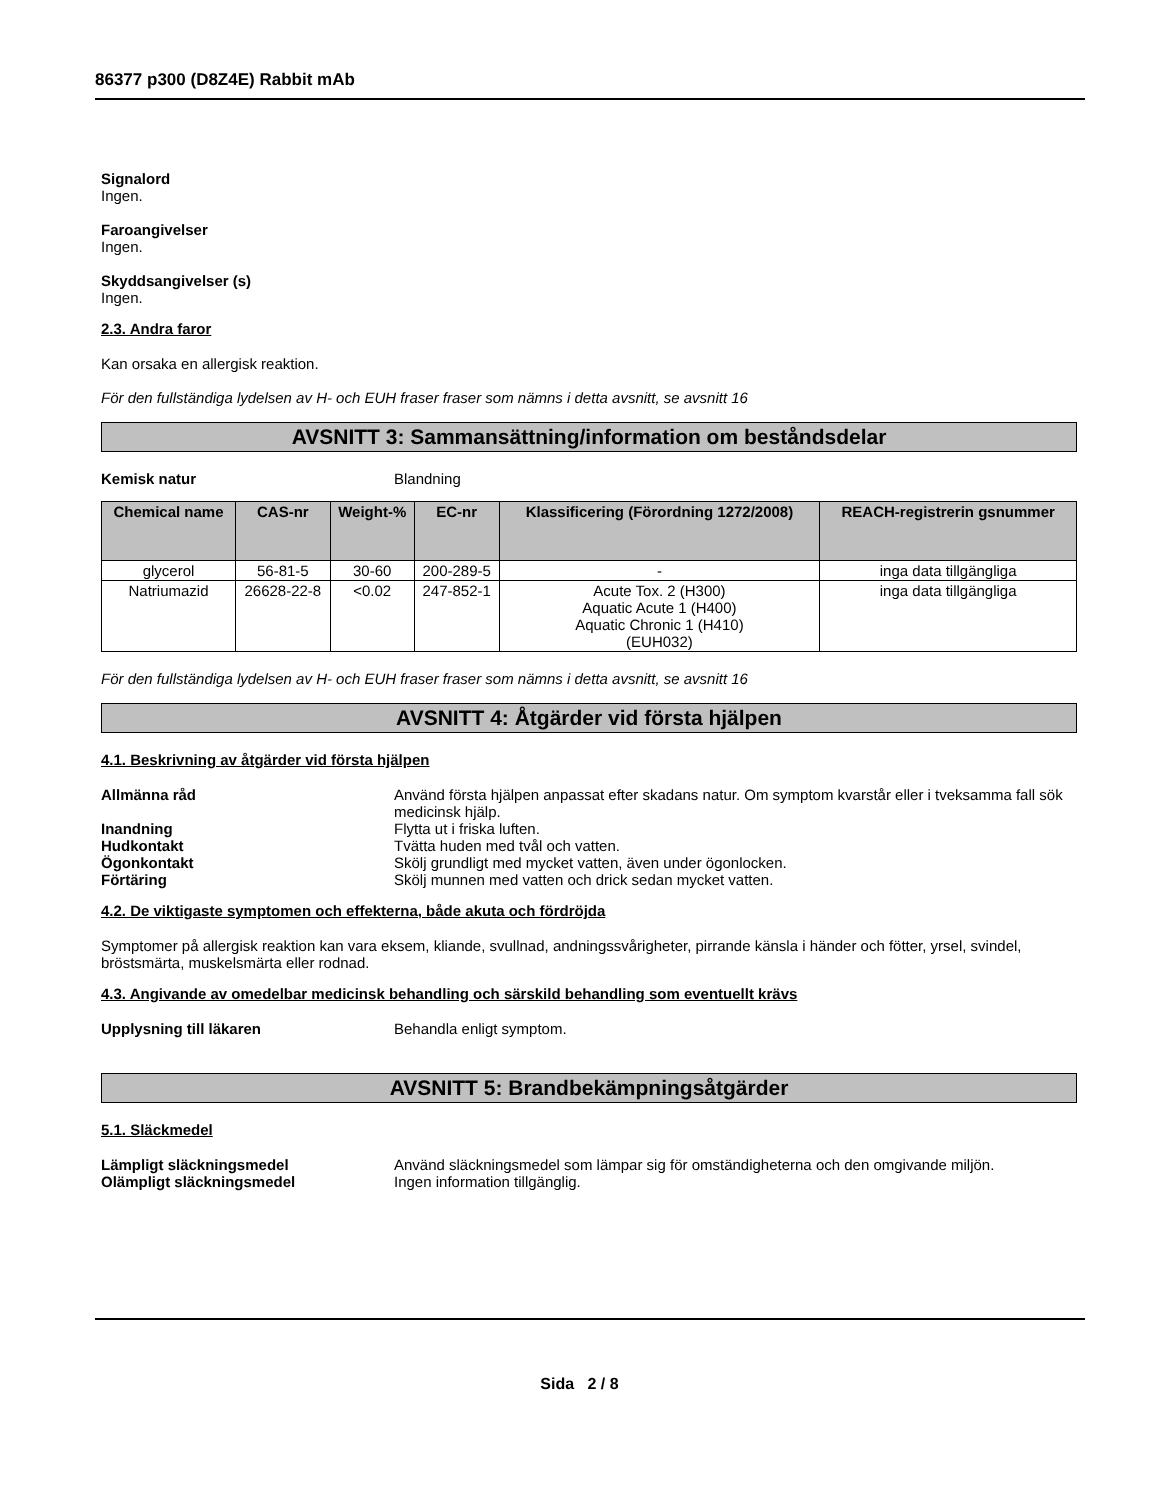86377 p300 (D8Z4E) Rabbit mAb
Signalord
Ingen.
Faroangivelser
Ingen.
Skyddsangivelser (s)
Ingen.
2.3. Andra faror
Kan orsaka en allergisk reaktion.
För den fullständiga lydelsen av H- och EUH fraser fraser som nämns i detta avsnitt, se avsnitt 16
AVSNITT 3: Sammansättning/information om beståndsdelar
Kemisk natur Blandning
| Chemical name | CAS-nr | Weight-% | EC-nr | Klassificering (Förordning 1272/2008) | REACH-registrerin gsnummer |
| --- | --- | --- | --- | --- | --- |
| glycerol | 56-81-5 | 30-60 | 200-289-5 | - | inga data tillgängliga |
| Natriumazid | 26628-22-8 | <0.02 | 247-852-1 | Acute Tox. 2 (H300) Aquatic Acute 1 (H400) Aquatic Chronic 1 (H410) (EUH032) | inga data tillgängliga |
För den fullständiga lydelsen av H- och EUH fraser fraser som nämns i detta avsnitt, se avsnitt 16
AVSNITT 4: Åtgärder vid första hjälpen
4.1. Beskrivning av åtgärder vid första hjälpen
Allmänna råd Använd första hjälpen anpassat efter skadans natur. Om symptom kvarstår eller i tveksamma fall sök medicinsk hjälp.
Inandning Flytta ut i friska luften.
Hudkontakt Tvätta huden med tvål och vatten.
Ögonkontakt Skölj grundligt med mycket vatten, även under ögonlocken.
Förtäring Skölj munnen med vatten och drick sedan mycket vatten.
4.2. De viktigaste symptomen och effekterna, både akuta och fördröjda
Symptomer på allergisk reaktion kan vara eksem, kliande, svullnad, andningssvårigheter, pirrande känsla i händer och fötter, yrsel, svindel, bröstsmärta, muskelsmärta eller rodnad.
4.3. Angivande av omedelbar medicinsk behandling och särskild behandling som eventuellt krävs
Upplysning till läkaren Behandla enligt symptom.
AVSNITT 5: Brandbekämpningsåtgärder
5.1. Släckmedel
Lämpligt släckningsmedel Använd släckningsmedel som lämpar sig för omständigheterna och den omgivande miljön.
Olämpligt släckningsmedel Ingen information tillgänglig.
Sida 2 / 8